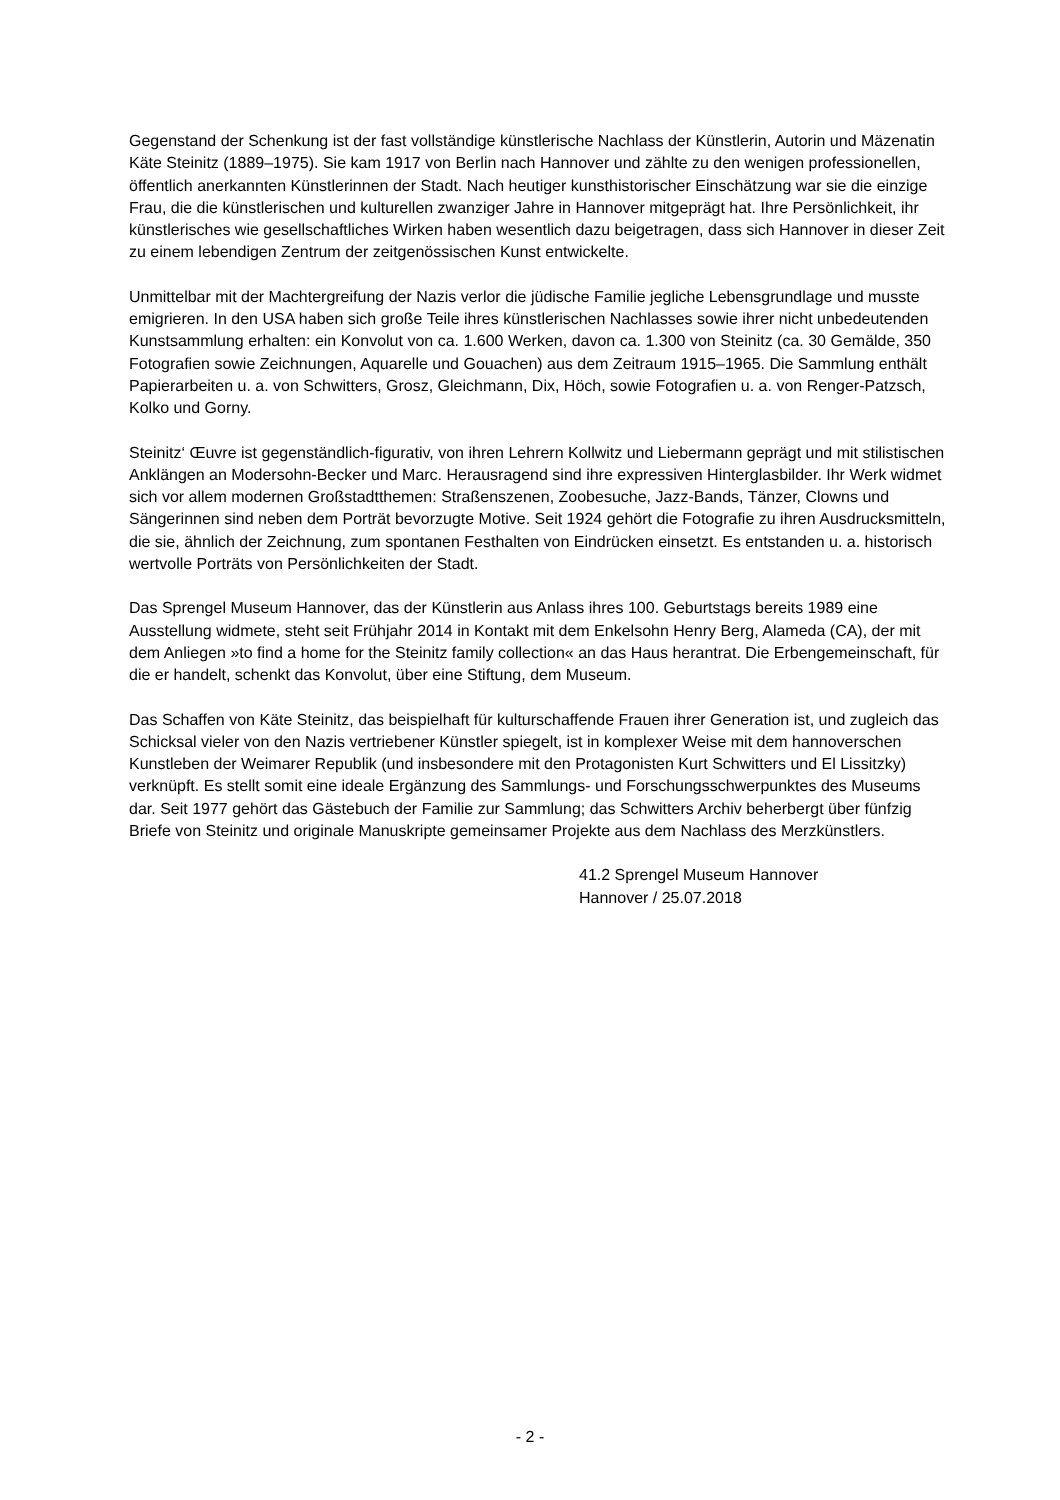Gegenstand der Schenkung ist der fast vollständige künstlerische Nachlass der Künstlerin, Autorin und Mäzenatin Käte Steinitz (1889–1975). Sie kam 1917 von Berlin nach Hannover und zählte zu den wenigen professionellen, öffentlich anerkannten Künstlerinnen der Stadt. Nach heutiger kunsthistorischer Einschätzung war sie die einzige Frau, die die künstlerischen und kulturellen zwanziger Jahre in Hannover mitgeprägt hat. Ihre Persönlichkeit, ihr künstlerisches wie gesellschaftliches Wirken haben wesentlich dazu beigetragen, dass sich Hannover in dieser Zeit zu einem lebendigen Zentrum der zeitgenössischen Kunst entwickelte.
Unmittelbar mit der Machtergreifung der Nazis verlor die jüdische Familie jegliche Lebensgrundlage und musste emigrieren. In den USA haben sich große Teile ihres künstlerischen Nachlasses sowie ihrer nicht unbedeutenden Kunstsammlung erhalten: ein Konvolut von ca. 1.600 Werken, davon ca. 1.300 von Steinitz (ca. 30 Gemälde, 350 Fotografien sowie Zeichnungen, Aquarelle und Gouachen) aus dem Zeitraum 1915–1965. Die Sammlung enthält Papierarbeiten u. a. von Schwitters, Grosz, Gleichmann, Dix, Höch, sowie Fotografien u. a. von Renger-Patzsch, Kolko und Gorny.
Steinitz‘ Œuvre ist gegenständlich-figurativ, von ihren Lehrern Kollwitz und Liebermann geprägt und mit stilistischen Anklängen an Modersohn-Becker und Marc. Herausragend sind ihre expressiven Hinterglasbilder. Ihr Werk widmet sich vor allem modernen Großstadtthemen: Straßenszenen, Zoobesuche, Jazz-Bands, Tänzer, Clowns und Sängerinnen sind neben dem Porträt bevorzugte Motive. Seit 1924 gehört die Fotografie zu ihren Ausdrucksmitteln, die sie, ähnlich der Zeichnung, zum spontanen Festhalten von Eindrücken einsetzt. Es entstanden u. a. historisch wertvolle Porträts von Persönlichkeiten der Stadt.
Das Sprengel Museum Hannover, das der Künstlerin aus Anlass ihres 100. Geburtstags bereits 1989 eine Ausstellung widmete, steht seit Frühjahr 2014 in Kontakt mit dem Enkelsohn Henry Berg, Alameda (CA), der mit dem Anliegen »to find a home for the Steinitz family collection« an das Haus herantrat. Die Erbengemeinschaft, für die er handelt, schenkt das Konvolut, über eine Stiftung, dem Museum.
Das Schaffen von Käte Steinitz, das beispielhaft für kulturschaffende Frauen ihrer Generation ist, und zugleich das Schicksal vieler von den Nazis vertriebener Künstler spiegelt, ist in komplexer Weise mit dem hannoverschen Kunstleben der Weimarer Republik (und insbesondere mit den Protagonisten Kurt Schwitters und El Lissitzky) verknüpft. Es stellt somit eine ideale Ergänzung des Sammlungs- und Forschungsschwerpunktes des Museums dar. Seit 1977 gehört das Gästebuch der Familie zur Sammlung; das Schwitters Archiv beherbergt über fünfzig Briefe von Steinitz und originale Manuskripte gemeinsamer Projekte aus dem Nachlass des Merzkünstlers.
41.2 Sprengel Museum Hannover
Hannover / 25.07.2018
- 2 -